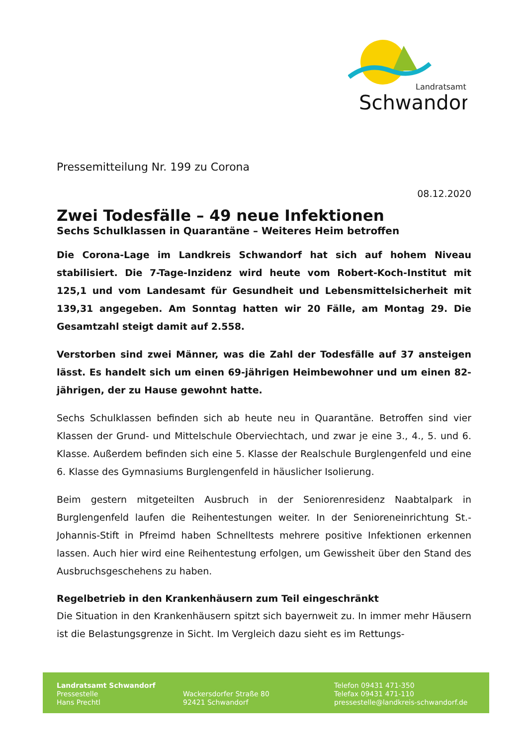Landratsamt
Schwandorf
Pressemitteilung Nr. 199 zu Corona
08.12.2020
Zwei Todesfälle – 49 neue Infektionen
Sechs Schulklassen in Quarantäne – Weiteres Heim betroffen
Die Corona-Lage im Landkreis Schwandorf hat sich auf hohem Niveau stabilisiert. Die 7-Tage-Inzidenz wird heute vom Robert-Koch-Institut mit 125,1 und vom Landesamt für Gesundheit und Lebensmittelsicherheit mit 139,31 angegeben. Am Sonntag hatten wir 20 Fälle, am Montag 29. Die Gesamtzahl steigt damit auf 2.558.
Verstorben sind zwei Männer, was die Zahl der Todesfälle auf 37 ansteigen lässt. Es handelt sich um einen 69-jährigen Heimbewohner und um einen 82-jährigen, der zu Hause gewohnt hatte.
Sechs Schulklassen befinden sich ab heute neu in Quarantäne. Betroffen sind vier Klassen der Grund- und Mittelschule Oberviechtach, und zwar je eine 3., 4., 5. und 6. Klasse. Außerdem befinden sich eine 5. Klasse der Realschule Burglengenfeld und eine 6. Klasse des Gymnasiums Burglengenfeld in häuslicher Isolierung.
Beim gestern mitgeteilten Ausbruch in der Seniorenresidenz Naabtalpark in Burglengenfeld laufen die Reihentestungen weiter. In der Senioreneinrichtung St.-Johannis-Stift in Pfreimd haben Schnelltests mehrere positive Infektionen erkennen lassen. Auch hier wird eine Reihentestung erfolgen, um Gewissheit über den Stand des Ausbruchsgeschehens zu haben.
Regelbetrieb in den Krankenhäusern zum Teil eingeschränkt
Die Situation in den Krankenhäusern spitzt sich bayernweit zu. In immer mehr Häusern ist die Belastungsgrenze in Sicht. Im Vergleich dazu sieht es im Rettungs-
Landratsamt Schwandorf
Pressestelle
Hans Prechtl
Wackersdorfer Straße 80
92421 Schwandorf
Telefon 09431 471-350
Telefax 09431 471-110
pressestelle@landkreis-schwandorf.de